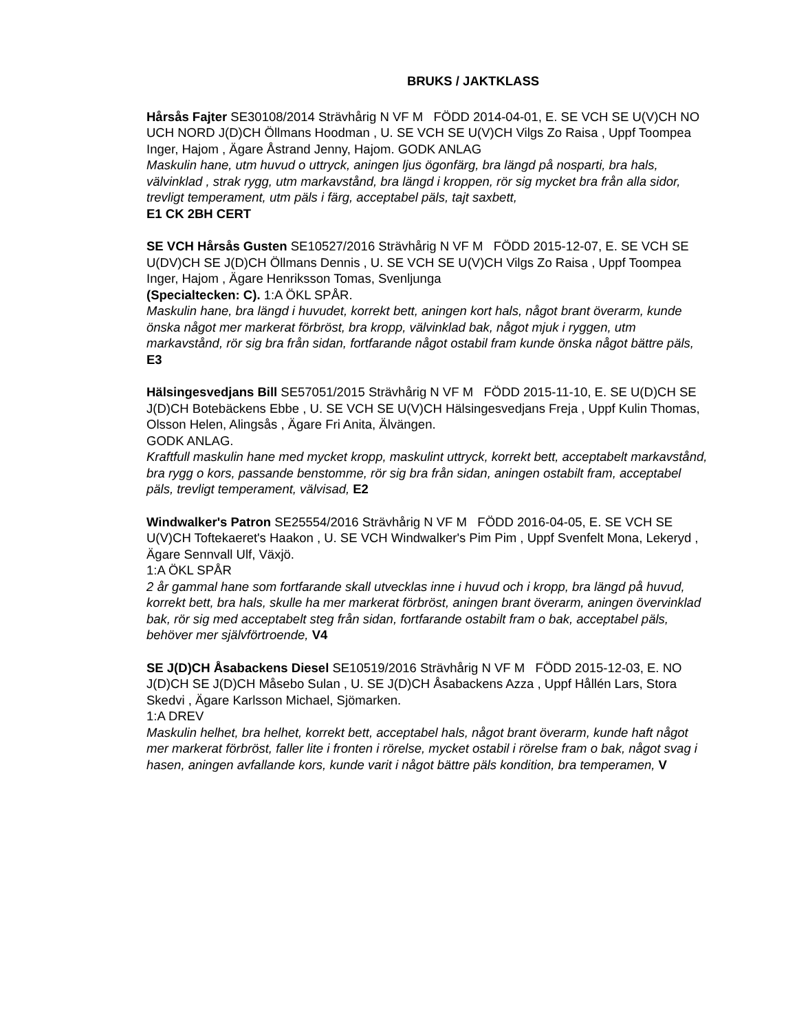BRUKS / JAKTKLASS
Hårsås Fajter SE30108/2014 Strävhårig N VF M FÖDD 2014-04-01, E. SE VCH SE U(V)CH NO UCH NORD J(D)CH Öllmans Hoodman , U. SE VCH SE U(V)CH Vilgs Zo Raisa , Uppf Toompea Inger, Hajom , Ägare Åstrand Jenny, Hajom. GODK ANLAG
Maskulin hane, utm huvud o uttryck, aningen ljus ögonfärg, bra längd på nosparti, bra hals, välvinklad , strak rygg, utm markavstånd, bra längd i kroppen, rör sig mycket bra från alla sidor, trevligt temperament, utm päls i färg, acceptabel päls, tajt saxbett,
E1 CK 2BH CERT
SE VCH Hårsås Gusten SE10527/2016 Strävhårig N VF M FÖDD 2015-12-07, E. SE VCH SE U(DV)CH SE J(D)CH Öllmans Dennis , U. SE VCH SE U(V)CH Vilgs Zo Raisa , Uppf Toompea Inger, Hajom , Ägare Henriksson Tomas, Svenljunga
(Specialtecken: C). 1:A ÖKL SPÅR.
Maskulin hane, bra längd i huvudet, korrekt bett, aningen kort hals, något brant överarm, kunde önska något mer markerat förbröst, bra kropp, välvinklad bak, något mjuk i ryggen, utm markavstånd, rör sig bra från sidan, fortfarande något ostabil fram kunde önska något bättre päls, E3
Hälsingesvedjans Bill SE57051/2015 Strävhårig N VF M FÖDD 2015-11-10, E. SE U(D)CH SE J(D)CH Botebäckens Ebbe , U. SE VCH SE U(V)CH Hälsingesvedjans Freja , Uppf Kulin Thomas, Olsson Helen, Alingsås , Ägare Fri Anita, Älvängen.
GODK ANLAG.
Kraftfull maskulin hane med mycket kropp, maskulint uttryck, korrekt bett, acceptabelt markavstånd, bra rygg o kors, passande benstomme, rör sig bra från sidan, aningen ostabilt fram, acceptabel päls, trevligt temperament, välvisad, E2
Windwalker's Patron SE25554/2016 Strävhårig N VF M FÖDD 2016-04-05, E. SE VCH SE U(V)CH Toftekaeret's Haakon , U. SE VCH Windwalker's Pim Pim , Uppf Svenfelt Mona, Lekeryd , Ägare Sennvall Ulf, Växjö.
1:A ÖKL SPÅR
2 år gammal hane som fortfarande skall utvecklas inne i huvud och i kropp, bra längd på huvud, korrekt bett, bra hals, skulle ha mer markerat förbröst, aningen brant överarm, aningen övervinklad bak, rör sig med acceptabelt steg från sidan, fortfarande ostabilt fram o bak, acceptabel päls, behöver mer självförtroende, V4
SE J(D)CH Åsabackens Diesel SE10519/2016 Strävhårig N VF M FÖDD 2015-12-03, E. NO J(D)CH SE J(D)CH Måsebo Sulan , U. SE J(D)CH Åsabackens Azza , Uppf Hållén Lars, Stora Skedvi , Ägare Karlsson Michael, Sjömarken.
1:A DREV
Maskulin helhet, bra helhet, korrekt bett, acceptabel hals, något brant överarm, kunde haft något mer markerat förbröst, faller lite i fronten i rörelse, mycket ostabil i rörelse fram o bak, något svag i hasen, aningen avfallande kors, kunde varit i något bättre päls kondition, bra temperamen, V